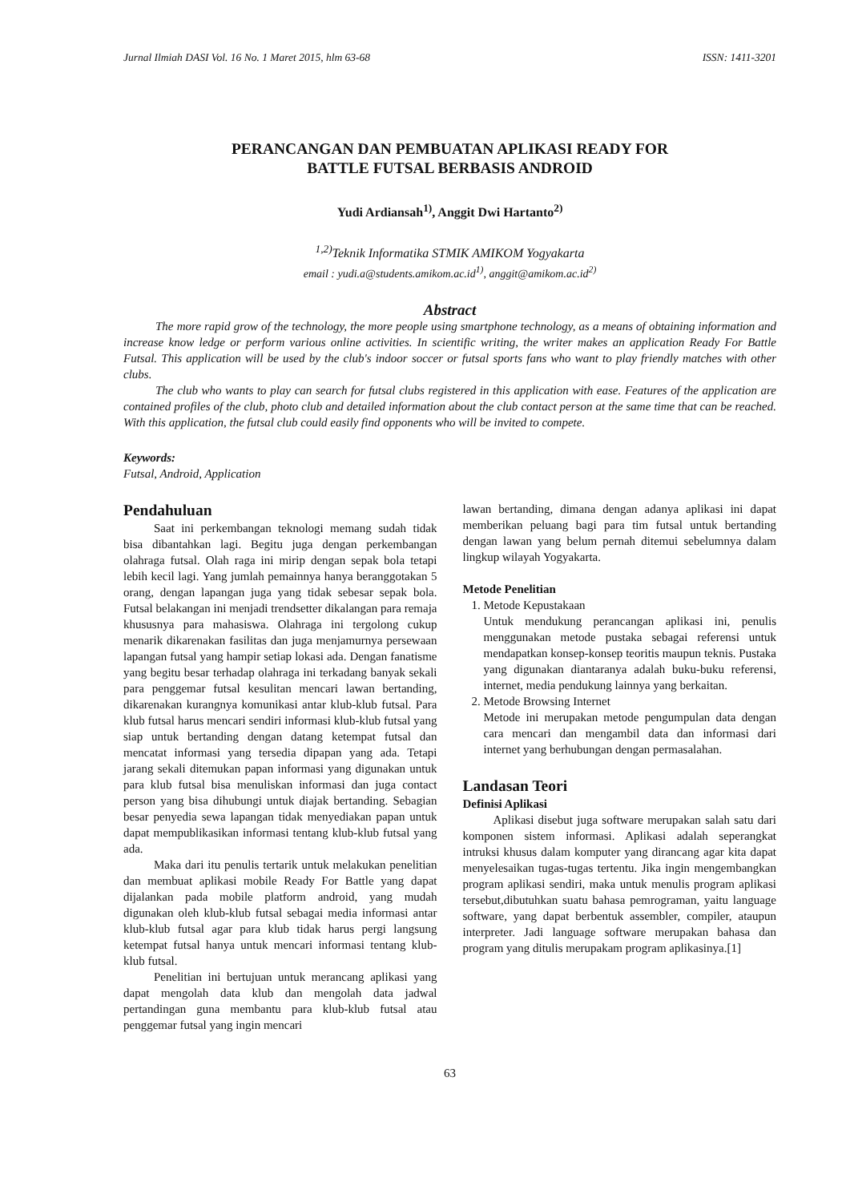Jurnal Ilmiah DASI Vol. 16 No. 1 Maret 2015, hlm 63-68 ISSN: 1411-3201
PERANCANGAN DAN PEMBUATAN APLIKASI READY FOR
BATTLE FUTSAL BERBASIS ANDROID
Yudi Ardiansah<sup>1)</sup>, Anggit Dwi Hartanto<sup>2)</sup>
<sup>1,2)</sup>Teknik Informatika STMIK AMIKOM Yogyakarta
email : yudi.a@students.amikom.ac.id<sup>1)</sup>, anggit@amikom.ac.id<sup>2)</sup>
Abstract
The more rapid grow of the technology, the more people using smartphone technology, as a means of obtaining information and increase know ledge or perform various online activities. In scientific writing, the writer makes an application Ready For Battle Futsal. This application will be used by the club's indoor soccer or futsal sports fans who want to play friendly matches with other clubs.
The club who wants to play can search for futsal clubs registered in this application with ease. Features of the application are contained profiles of the club, photo club and detailed information about the club contact person at the same time that can be reached. With this application, the futsal club could easily find opponents who will be invited to compete.
Keywords:
Futsal, Android, Application
Pendahuluan
Saat ini perkembangan teknologi memang sudah tidak bisa dibantahkan lagi. Begitu juga dengan perkembangan olahraga futsal. Olah raga ini mirip dengan sepak bola tetapi lebih kecil lagi. Yang jumlah pemainnya hanya beranggotakan 5 orang, dengan lapangan juga yang tidak sebesar sepak bola. Futsal belakangan ini menjadi trendsetter dikalangan para remaja khususnya para mahasiswa. Olahraga ini tergolong cukup menarik dikarenakan fasilitas dan juga menjamurnya persewaan lapangan futsal yang hampir setiap lokasi ada. Dengan fanatisme yang begitu besar terhadap olahraga ini terkadang banyak sekali para penggemar futsal kesulitan mencari lawan bertanding, dikarenakan kurangnya komunikasi antar klub-klub futsal. Para klub futsal harus mencari sendiri informasi klub-klub futsal yang siap untuk bertanding dengan datang ketempat futsal dan mencatat informasi yang tersedia dipapan yang ada. Tetapi jarang sekali ditemukan papan informasi yang digunakan untuk para klub futsal bisa menuliskan informasi dan juga contact person yang bisa dihubungi untuk diajak bertanding. Sebagian besar penyedia sewa lapangan tidak menyediakan papan untuk dapat mempublikasikan informasi tentang klub-klub futsal yang ada.
Maka dari itu penulis tertarik untuk melakukan penelitian dan membuat aplikasi mobile Ready For Battle yang dapat dijalankan pada mobile platform android, yang mudah digunakan oleh klub-klub futsal sebagai media informasi antar klub-klub futsal agar para klub tidak harus pergi langsung ketempat futsal hanya untuk mencari informasi tentang klub-klub futsal.
Penelitian ini bertujuan untuk merancang aplikasi yang dapat mengolah data klub dan mengolah data jadwal pertandingan guna membantu para klub-klub futsal atau penggemar futsal yang ingin mencari
lawan bertanding, dimana dengan adanya aplikasi ini dapat memberikan peluang bagi para tim futsal untuk bertanding dengan lawan yang belum pernah ditemui sebelumnya dalam lingkup wilayah Yogyakarta.
Metode Penelitian
1. Metode Kepustakaan
Untuk mendukung perancangan aplikasi ini, penulis menggunakan metode pustaka sebagai referensi untuk mendapatkan konsep-konsep teoritis maupun teknis. Pustaka yang digunakan diantaranya adalah buku-buku referensi, internet, media pendukung lainnya yang berkaitan.
2. Metode Browsing Internet
Metode ini merupakan metode pengumpulan data dengan cara mencari dan mengambil data dan informasi dari internet yang berhubungan dengan permasalahan.
Landasan Teori
Definisi Aplikasi
Aplikasi disebut juga software merupakan salah satu dari komponen sistem informasi. Aplikasi adalah seperangkat intruksi khusus dalam komputer yang dirancang agar kita dapat menyelesaikan tugas-tugas tertentu. Jika ingin mengembangkan program aplikasi sendiri, maka untuk menulis program aplikasi tersebut,dibutuhkan suatu bahasa pemrograman, yaitu language software, yang dapat berbentuk assembler, compiler, ataupun interpreter. Jadi language software merupakan bahasa dan program yang ditulis merupakam program aplikasinya.[1]
63